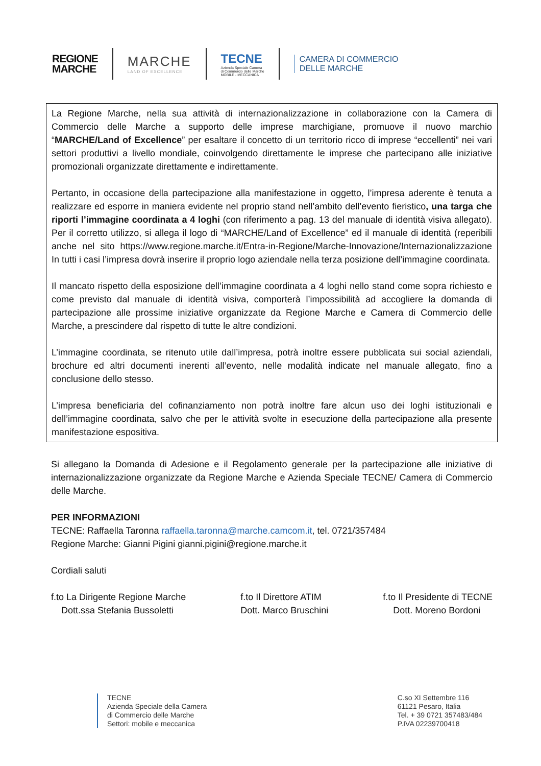REGIONE
MARCHE
MARCHE
LAND OF EXCELLENCE
TECNE
Azienda Speciale Camera
di Commercio delle Marche
MOBILE - MECCANICA
CAMERA DI COMMERCIO
DELLE MARCHE
La Regione Marche, nella sua attività di internazionalizzazione in collaborazione con la Camera di Commercio delle Marche a supporto delle imprese marchigiane, promuove il nuovo marchio “MARCHE/Land of Excellence” per esaltare il concetto di un territorio ricco di imprese “eccellenti” nei vari settori produttivi a livello mondiale, coinvolgendo direttamente le imprese che partecipano alle iniziative promozionali organizzate direttamente e indirettamente.
Pertanto, in occasione della partecipazione alla manifestazione in oggetto, l’impresa aderente è tenuta a realizzare ed esporre in maniera evidente nel proprio stand nell’ambito dell’evento fieristico, una targa che riporti l’immagine coordinata a 4 loghi (con riferimento a pag. 13 del manuale di identità visiva allegato). Per il corretto utilizzo, si allega il logo di “MARCHE/Land of Excellence” ed il manuale di identità (reperibili anche nel sito https://www.regione.marche.it/Entra-in-Regione/Marche-Innovazione/Internazionalizzazione In tutti i casi l’impresa dovrà inserire il proprio logo aziendale nella terza posizione dell’immagine coordinata.
Il mancato rispetto della esposizione dell’immagine coordinata a 4 loghi nello stand come sopra richiesto e come previsto dal manuale di identità visiva, comporterà l’impossibilità ad accogliere la domanda di partecipazione alle prossime iniziative organizzate da Regione Marche e Camera di Commercio delle Marche, a prescindere dal rispetto di tutte le altre condizioni.
L’immagine coordinata, se ritenuto utile dall’impresa, potrà inoltre essere pubblicata sui social aziendali, brochure ed altri documenti inerenti all’evento, nelle modalità indicate nel manuale allegato, fino a conclusione dello stesso.
L’impresa beneficiaria del cofinanziamento non potrà inoltre fare alcun uso dei loghi istituzionali e dell’immagine coordinata, salvo che per le attività svolte in esecuzione della partecipazione alla presente manifestazione espositiva.
Si allegano la Domanda di Adesione e il Regolamento generale per la partecipazione alle iniziative di internazionalizzazione organizzate da Regione Marche e Azienda Speciale TECNE/ Camera di Commercio delle Marche.
PER INFORMAZIONI
TECNE: Raffaella Taronna raffaella.taronna@marche.camcom.it, tel. 0721/357484
Regione Marche: Gianni Pigini gianni.pigini@regione.marche.it
Cordiali saluti
f.to La Dirigente Regione Marche
Dott.ssa Stefania Bussoletti
f.to Il Direttore ATIM
Dott. Marco Bruschini
f.to Il Presidente di TECNE
Dott. Moreno Bordoni
TECNE
Azienda Speciale della Camera
di Commercio delle Marche
Settori: mobile e meccanica
C.so XI Settembre 116
61121 Pesaro, Italia
Tel. + 39 0721 357483/484
P.IVA 02239700418